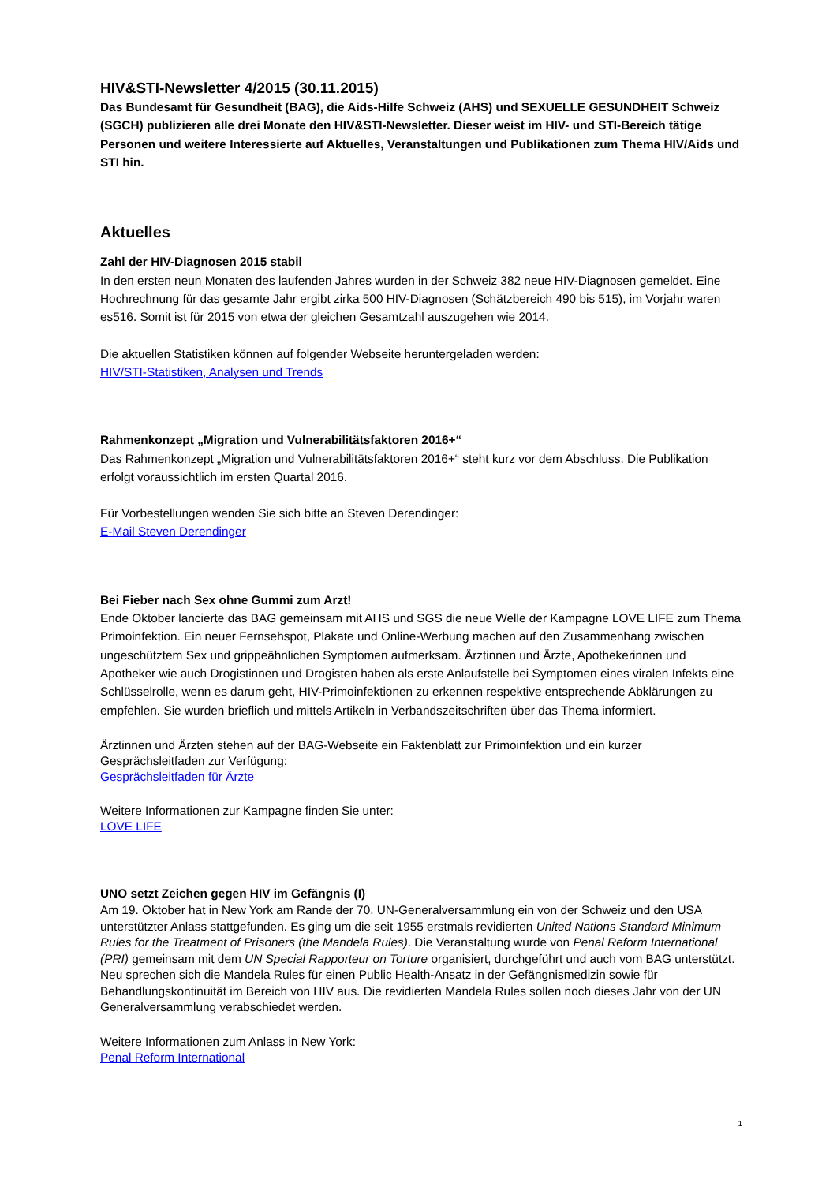HIV&STI-Newsletter 4/2015 (30.11.2015)
Das Bundesamt für Gesundheit (BAG), die Aids-Hilfe Schweiz (AHS) und SEXUELLE GESUNDHEIT Schweiz (SGCH) publizieren alle drei Monate den HIV&STI-Newsletter. Dieser weist im HIV- und STI-Bereich tätige Personen und weitere Interessierte auf Aktuelles, Veranstaltungen und Publikationen zum Thema HIV/Aids und STI hin.
Aktuelles
Zahl der HIV-Diagnosen 2015 stabil
In den ersten neun Monaten des laufenden Jahres wurden in der Schweiz 382 neue HIV-Diagnosen gemeldet. Eine Hochrechnung für das gesamte Jahr ergibt zirka 500 HIV-Diagnosen (Schätzbereich 490 bis 515), im Vorjahr waren es516. Somit ist für 2015 von etwa der gleichen Gesamtzahl auszugehen wie 2014.
Die aktuellen Statistiken können auf folgender Webseite heruntergeladen werden:
HIV/STI-Statistiken, Analysen und Trends
Rahmenkonzept „Migration und Vulnerabilitätsfaktoren 2016+“
Das Rahmenkonzept „Migration und Vulnerabilitätsfaktoren 2016+“ steht kurz vor dem Abschluss. Die Publikation erfolgt voraussichtlich im ersten Quartal 2016.
Für Vorbestellungen wenden Sie sich bitte an Steven Derendinger:
E-Mail Steven Derendinger
Bei Fieber nach Sex ohne Gummi zum Arzt!
Ende Oktober lancierte das BAG gemeinsam mit AHS und SGS die neue Welle der Kampagne LOVE LIFE zum Thema Primoinfektion. Ein neuer Fernsehspot, Plakate und Online-Werbung machen auf den Zusammenhang zwischen ungeschütztem Sex und grippeähnlichen Symptomen aufmerksam. Ärztinnen und Ärzte, Apothekerinnen und Apotheker wie auch Drogistinnen und Drogisten haben als erste Anlaufstelle bei Symptomen eines viralen Infekts eine Schlüsselrolle, wenn es darum geht, HIV-Primoinfektionen zu erkennen respektive entsprechende Abklärungen zu empfehlen. Sie wurden brieflich und mittels Artikeln in Verbandszeitschriften über das Thema informiert.
Ärztinnen und Ärzten stehen auf der BAG-Webseite ein Faktenblatt zur Primoinfektion und ein kurzer Gesprächsleitfaden zur Verfügung:
Gesprächsleitfaden für Ärzte
Weitere Informationen zur Kampagne finden Sie unter:
LOVE LIFE
UNO setzt Zeichen gegen HIV im Gefängnis (I)
Am 19. Oktober hat in New York am Rande der 70. UN-Generalversammlung ein von der Schweiz und den USA unterstützter Anlass stattgefunden. Es ging um die seit 1955 erstmals revidierten United Nations Standard Minimum Rules for the Treatment of Prisoners (the Mandela Rules). Die Veranstaltung wurde von Penal Reform International (PRI) gemeinsam mit dem UN Special Rapporteur on Torture organisiert, durchgeführt und auch vom BAG unterstützt. Neu sprechen sich die Mandela Rules für einen Public Health-Ansatz in der Gefängnismedizin sowie für Behandlungskontinuität im Bereich von HIV aus. Die revidierten Mandela Rules sollen noch dieses Jahr von der UN Generalversammlung verabschiedet werden.
Weitere Informationen zum Anlass in New York:
Penal Reform International
1